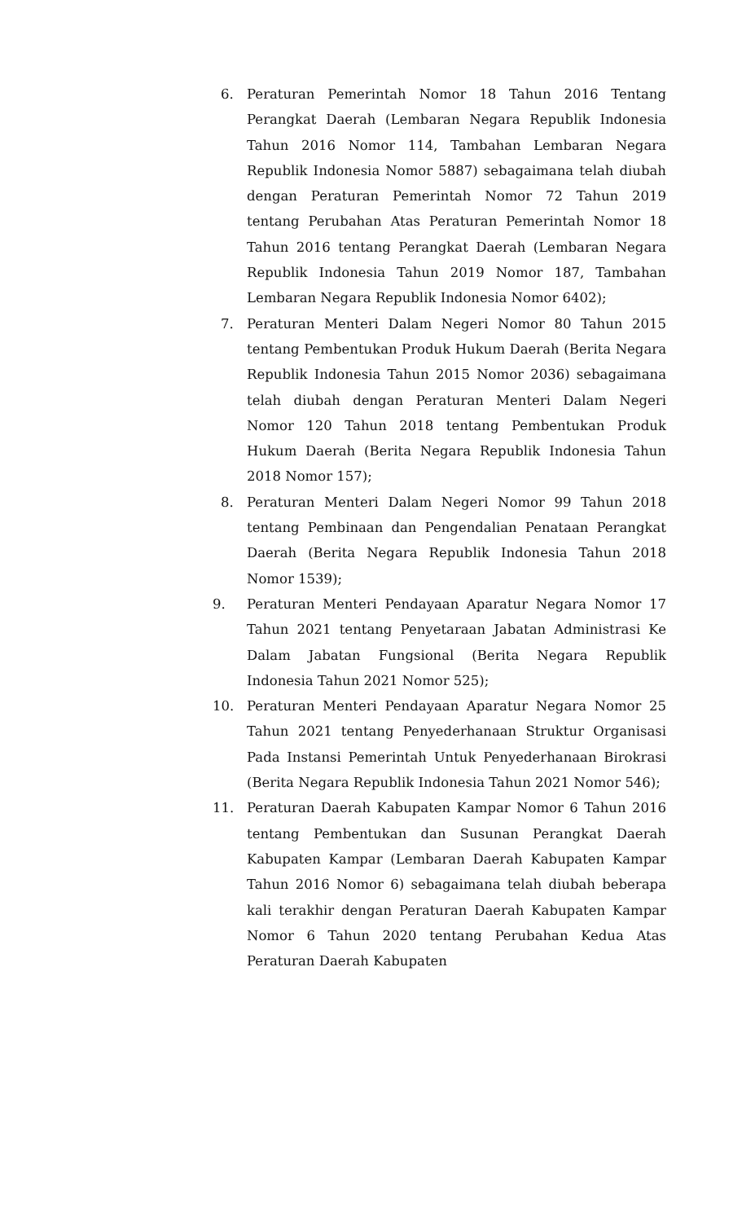6. Peraturan Pemerintah Nomor 18 Tahun 2016 Tentang Perangkat Daerah (Lembaran Negara Republik Indonesia Tahun 2016 Nomor 114, Tambahan Lembaran Negara Republik Indonesia Nomor 5887) sebagaimana telah diubah dengan Peraturan Pemerintah Nomor 72 Tahun 2019 tentang Perubahan Atas Peraturan Pemerintah Nomor 18 Tahun 2016 tentang Perangkat Daerah (Lembaran Negara Republik Indonesia Tahun 2019 Nomor 187, Tambahan Lembaran Negara Republik Indonesia Nomor 6402);
7. Peraturan Menteri Dalam Negeri Nomor 80 Tahun 2015 tentang Pembentukan Produk Hukum Daerah (Berita Negara Republik Indonesia Tahun 2015 Nomor 2036) sebagaimana telah diubah dengan Peraturan Menteri Dalam Negeri Nomor 120 Tahun 2018 tentang Pembentukan Produk Hukum Daerah (Berita Negara Republik Indonesia Tahun 2018 Nomor 157);
8. Peraturan Menteri Dalam Negeri Nomor 99 Tahun 2018 tentang Pembinaan dan Pengendalian Penataan Perangkat Daerah (Berita Negara Republik Indonesia Tahun 2018 Nomor 1539);
9. Peraturan Menteri Pendayaan Aparatur Negara Nomor 17 Tahun 2021 tentang Penyetaraan Jabatan Administrasi Ke Dalam Jabatan Fungsional (Berita Negara Republik Indonesia Tahun 2021 Nomor 525);
10. Peraturan Menteri Pendayaan Aparatur Negara Nomor 25 Tahun 2021 tentang Penyederhanaan Struktur Organisasi Pada Instansi Pemerintah Untuk Penyederhanaan Birokrasi (Berita Negara Republik Indonesia Tahun 2021 Nomor 546);
11. Peraturan Daerah Kabupaten Kampar Nomor 6 Tahun 2016 tentang Pembentukan dan Susunan Perangkat Daerah Kabupaten Kampar (Lembaran Daerah Kabupaten Kampar Tahun 2016 Nomor 6) sebagaimana telah diubah beberapa kali terakhir dengan Peraturan Daerah Kabupaten Kampar Nomor 6 Tahun 2020 tentang Perubahan Kedua Atas Peraturan Daerah Kabupaten